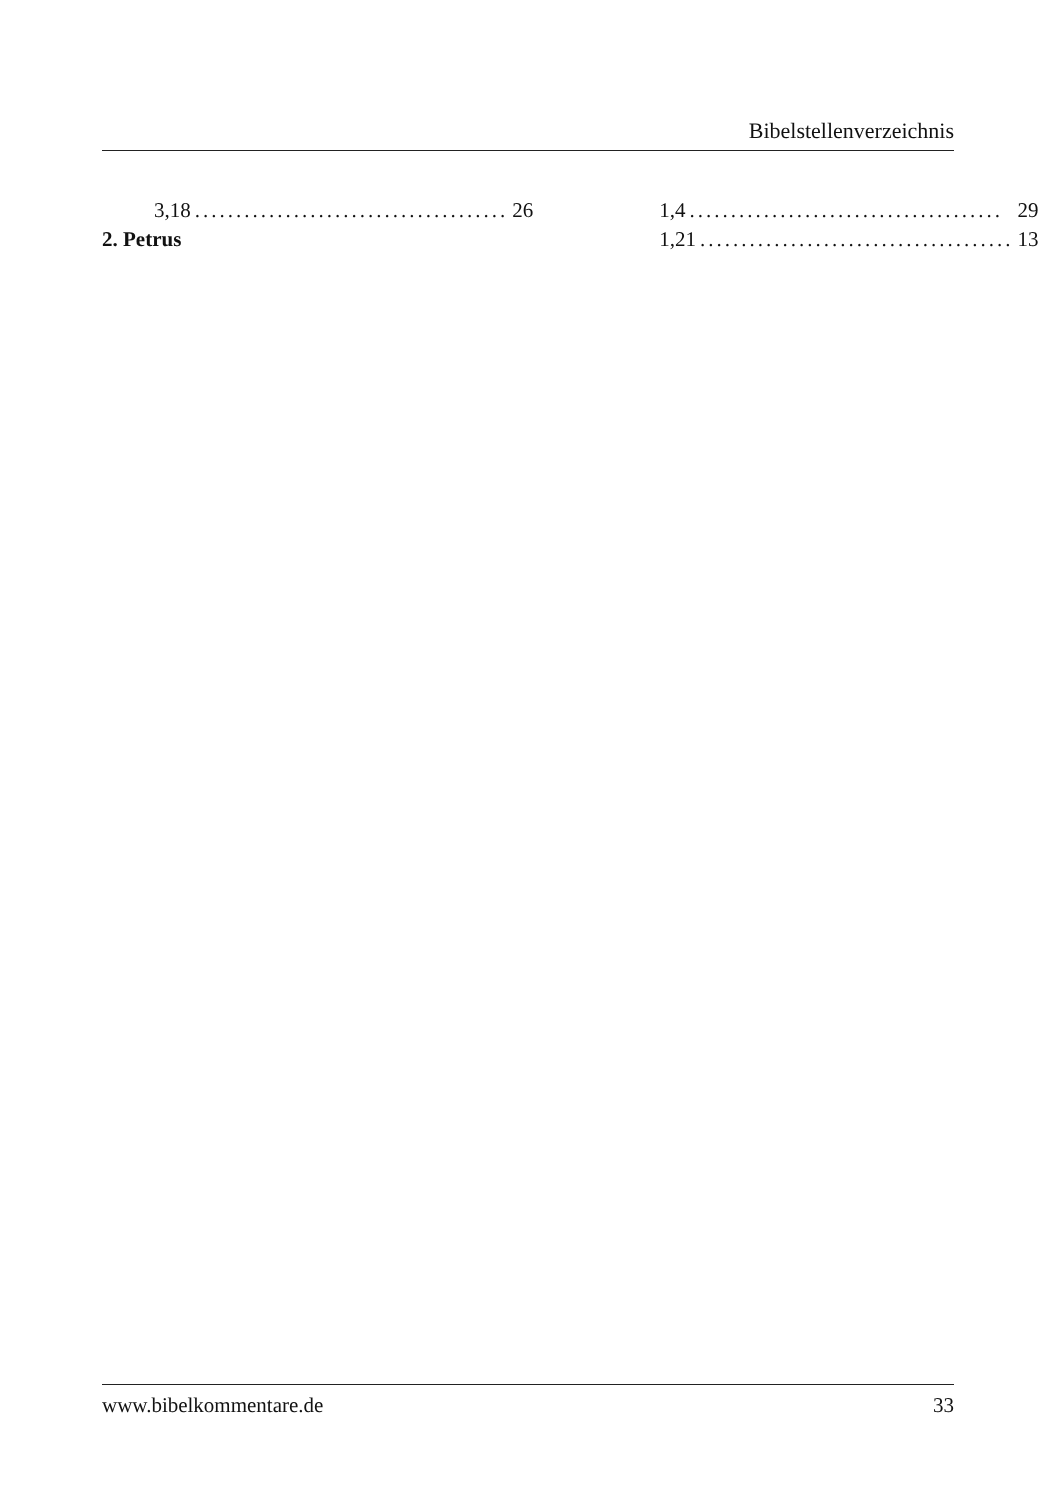Bibelstellenverzeichnis
3,18...................................... 26
2. Petrus
1,4...................................... 29
1,21...................................... 13
www.bibelkommentare.de 33